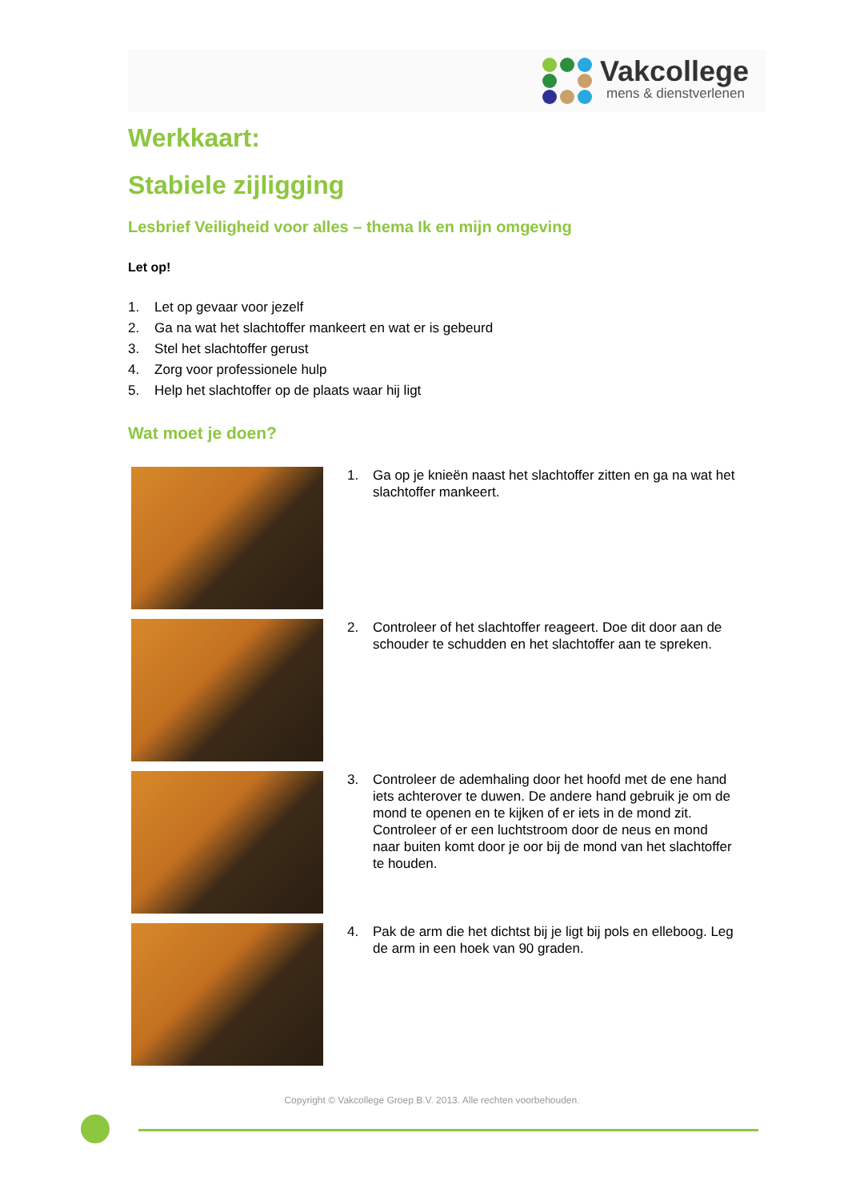Vakcollege
mens & dienstverlenen
Werkkaart:
Stabiele zijligging
Lesbrief Veiligheid voor alles – thema Ik en mijn omgeving
Let op!
1. Let op gevaar voor jezelf
2. Ga na wat het slachtoffer mankeert en wat er is gebeurd
3. Stel het slachtoffer gerust
4. Zorg voor professionele hulp
5. Help het slachtoffer op de plaats waar hij ligt
Wat moet je doen?
1. Ga op je knieën naast het slachtoffer zitten en ga na wat het slachtoffer mankeert.
2. Controleer of het slachtoffer reageert. Doe dit door aan de schouder te schudden en het slachtoffer aan te spreken.
3. Controleer de ademhaling door het hoofd met de ene hand iets achterover te duwen. De andere hand gebruik je om de mond te openen en te kijken of er iets in de mond zit. Controleer of er een luchtstroom door de neus en mond naar buiten komt door je oor bij de mond van het slachtoffer te houden.
4. Pak de arm die het dichtst bij je ligt bij pols en elleboog. Leg de arm in een hoek van 90 graden.
Copyright © Vakcollege Groep B.V. 2013. Alle rechten voorbehouden.